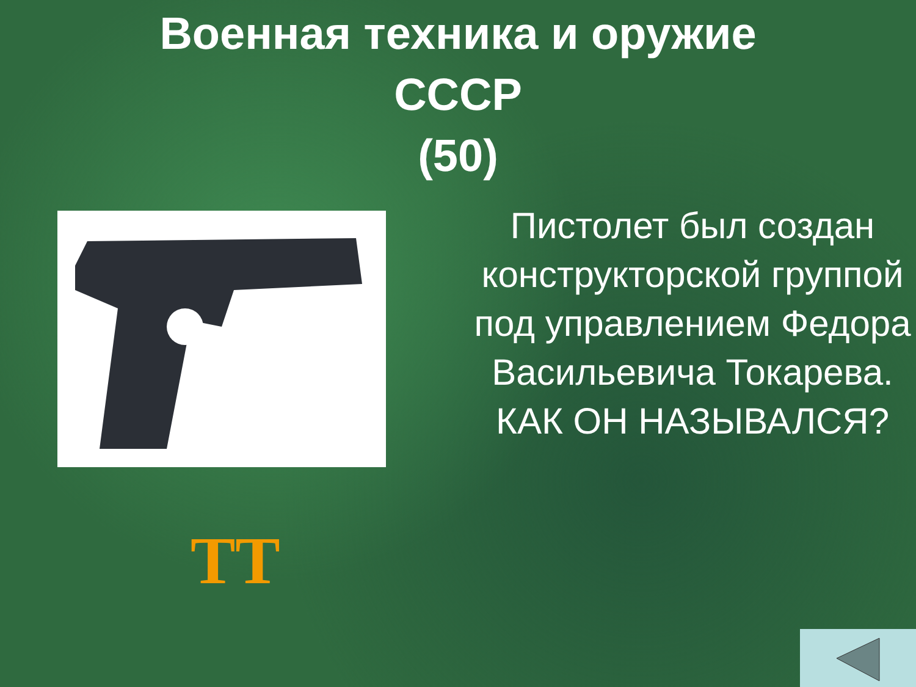Военная техника и оружие
СССР
(50)
TT
Пистолет был создан конструкторской группой под управлением Федора Васильевича Токарева.
КАК ОН НАЗЫВАЛСЯ?